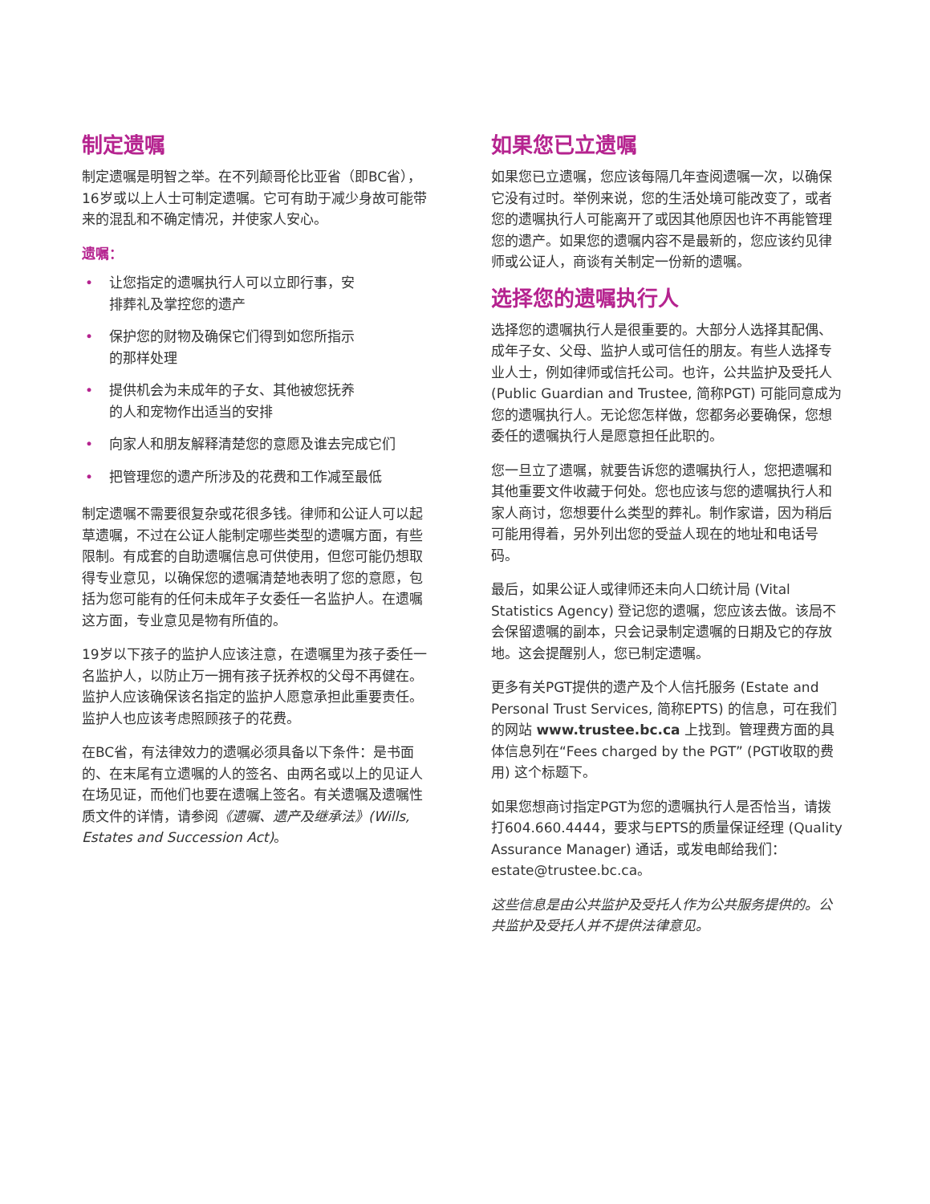制定遗嘱
制定遗嘱是明智之举。在不列颠哥伦比亚省（即BC省），16岁或以上人士可制定遗嘱。它可有助于减少身故可能带来的混乱和不确定情况，并使家人安心。
遗嘱：
• 让您指定的遗嘱执行人可以立即行事，安排葬礼及掌控您的遗产
• 保护您的财物及确保它们得到如您所指示的那样处理
• 提供机会为未成年的子女、其他被您抚养的人和宠物作出适当的安排
• 向家人和朋友解释清楚您的意愿及谁去完成它们
• 把管理您的遗产所涉及的花费和工作减至最低
制定遗嘱不需要很复杂或花很多钱。律师和公证人可以起草遗嘱，不过在公证人能制定哪些类型的遗嘱方面，有些限制。有成套的自助遗嘱信息可供使用，但您可能仍想取得专业意见，以确保您的遗嘱清楚地表明了您的意愿，包括为您可能有的任何未成年子女委任一名监护人。在遗嘱这方面，专业意见是物有所值的。
19岁以下孩子的监护人应该注意，在遗嘱里为孩子委任一名监护人，以防止万一拥有孩子抚养权的父母不再健在。监护人应该确保该名指定的监护人愿意承担此重要责任。监护人也应该考虑照顾孩子的花费。
在BC省，有法律效力的遗嘱必须具备以下条件：是书面的、在末尾有立遗嘱的人的签名、由两名或以上的见证人在场见证，而他们也要在遗嘱上签名。有关遗嘱及遗嘱性质文件的详情，请参阅《遗嘱、遗产及继承法》(Wills, Estates and Succession Act)。
如果您已立遗嘱
如果您已立遗嘱，您应该每隔几年查阅遗嘱一次，以确保它没有过时。举例来说，您的生活处境可能改变了，或者您的遗嘱执行人可能离开了或因其他原因也许不再能管理您的遗产。如果您的遗嘱内容不是最新的，您应该约见律师或公证人，商谈有关制定一份新的遗嘱。
选择您的遗嘱执行人
选择您的遗嘱执行人是很重要的。大部分人选择其配偶、成年子女、父母、监护人或可信任的朋友。有些人选择专业人士，例如律师或信托公司。也许，公共监护及受托人 (Public Guardian and Trustee, 简称PGT) 可能同意成为您的遗嘱执行人。无论您怎样做，您都务必要确保，您想委任的遗嘱执行人是愿意担任此职的。
您一旦立了遗嘱，就要告诉您的遗嘱执行人，您把遗嘱和其他重要文件收藏于何处。您也应该与您的遗嘱执行人和家人商讨，您想要什么类型的葬礼。制作家谱，因为稍后可能用得着，另外列出您的受益人现在的地址和电话号码。
最后，如果公证人或律师还未向人口统计局 (Vital Statistics Agency) 登记您的遗嘱，您应该去做。该局不会保留遗嘱的副本，只会记录制定遗嘱的日期及它的存放地。这会提醒别人，您已制定遗嘱。
更多有关PGT提供的遗产及个人信托服务 (Estate and Personal Trust Services, 简称EPTS) 的信息，可在我们的网站 www.trustee.bc.ca 上找到。管理费方面的具体信息列在“Fees charged by the PGT” (PGT收取的费用) 这个标题下。
如果您想商讨指定PGT为您的遗嘱执行人是否恰当，请拨打604.660.4444，要求与EPTS的质量保证经理 (Quality Assurance Manager) 通话，或发电邮给我们：estate@trustee.bc.ca。
这些信息是由公共监护及受托人作为公共服务提供的。公共监护及受托人并不提供法律意见。